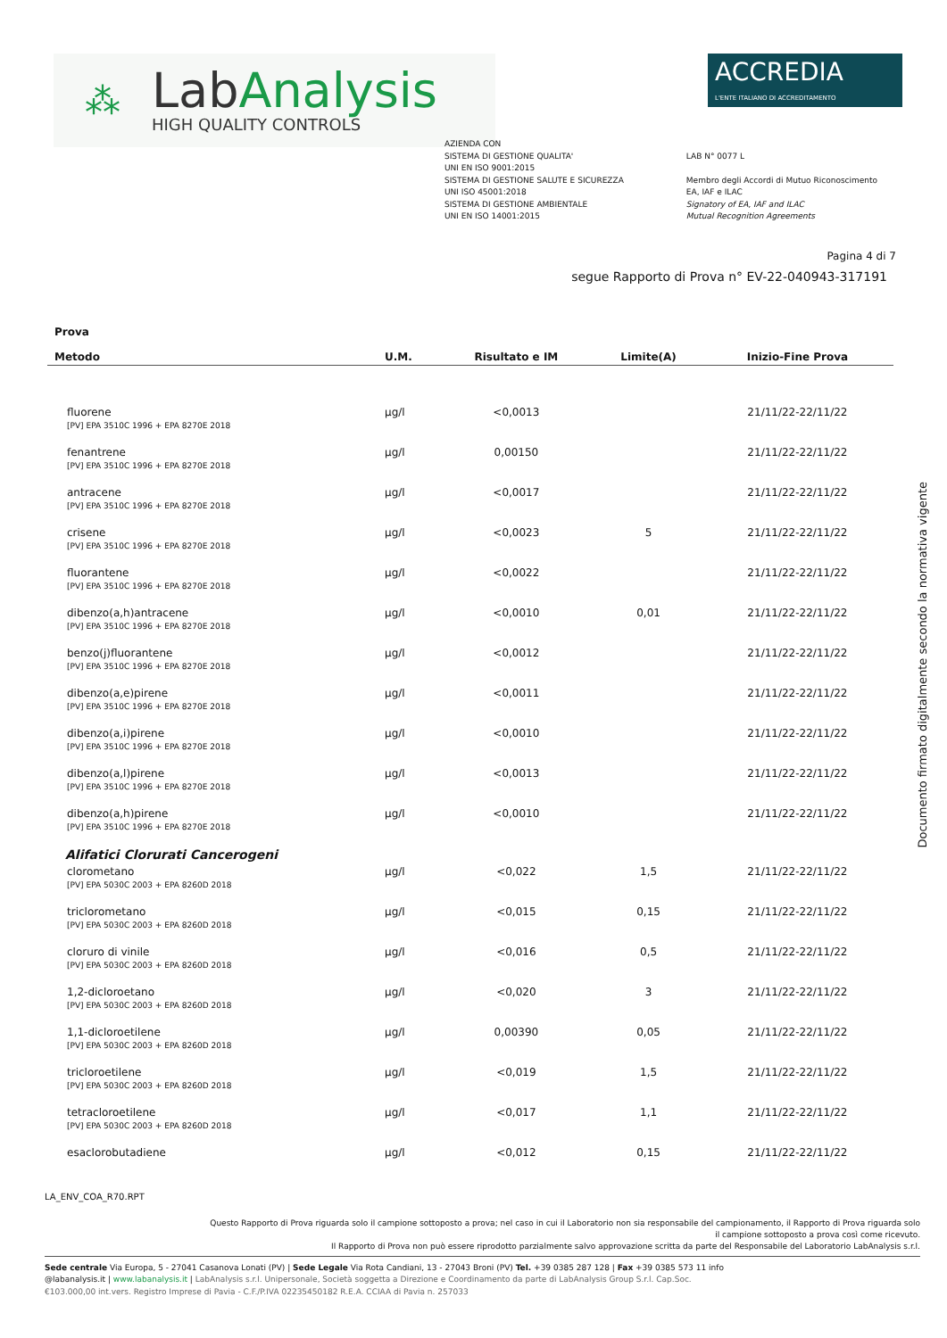⁂
LabAnalysis
HIGH QUALITY CONTROLS
ACCREDIA
L'ENTE ITALIANO DI ACCREDITAMENTO
AZIENDA CON
SISTEMA DI GESTIONE QUALITA'
UNI EN ISO 9001:2015
SISTEMA DI GESTIONE SALUTE E SICUREZZA
UNI ISO 45001:2018
SISTEMA DI GESTIONE AMBIENTALE
UNI EN ISO 14001:2015
LAB N° 0077 L
Membro degli Accordi di Mutuo Riconoscimento
EA, IAF e ILAC
Signatory of EA, IAF and ILAC
Mutual Recognition Agreements
Pagina 4 di 7
segue Rapporto di Prova n° EV-22-040943-317191
| Prova Metodo | U.M. | Risultato e IM | Limite(A) | Inizio-Fine Prova |
| --- | --- | --- | --- | --- |
| fluorene [PV] EPA 3510C 1996 + EPA 8270E 2018 | µg/l | <0,0013 | | 21/11/22-22/11/22 |
| fenantrene [PV] EPA 3510C 1996 + EPA 8270E 2018 | µg/l | 0,00150 | | 21/11/22-22/11/22 |
| antracene [PV] EPA 3510C 1996 + EPA 8270E 2018 | µg/l | <0,0017 | | 21/11/22-22/11/22 |
| crisene [PV] EPA 3510C 1996 + EPA 8270E 2018 | µg/l | <0,0023 | 5 | 21/11/22-22/11/22 |
| fluorantene [PV] EPA 3510C 1996 + EPA 8270E 2018 | µg/l | <0,0022 | | 21/11/22-22/11/22 |
| dibenzo(a,h)antracene [PV] EPA 3510C 1996 + EPA 8270E 2018 | µg/l | <0,0010 | 0,01 | 21/11/22-22/11/22 |
| benzo(j)fluorantene [PV] EPA 3510C 1996 + EPA 8270E 2018 | µg/l | <0,0012 | | 21/11/22-22/11/22 |
| dibenzo(a,e)pirene [PV] EPA 3510C 1996 + EPA 8270E 2018 | µg/l | <0,0011 | | 21/11/22-22/11/22 |
| dibenzo(a,i)pirene [PV] EPA 3510C 1996 + EPA 8270E 2018 | µg/l | <0,0010 | | 21/11/22-22/11/22 |
| dibenzo(a,l)pirene [PV] EPA 3510C 1996 + EPA 8270E 2018 | µg/l | <0,0013 | | 21/11/22-22/11/22 |
| dibenzo(a,h)pirene [PV] EPA 3510C 1996 + EPA 8270E 2018 | µg/l | <0,0010 | | 21/11/22-22/11/22 |
| Alifatici Clorurati Cancerogeni | | | | |
| clorometano [PV] EPA 5030C 2003 + EPA 8260D 2018 | µg/l | <0,022 | 1,5 | 21/11/22-22/11/22 |
| triclorometano [PV] EPA 5030C 2003 + EPA 8260D 2018 | µg/l | <0,015 | 0,15 | 21/11/22-22/11/22 |
| cloruro di vinile [PV] EPA 5030C 2003 + EPA 8260D 2018 | µg/l | <0,016 | 0,5 | 21/11/22-22/11/22 |
| 1,2-dicloroetano [PV] EPA 5030C 2003 + EPA 8260D 2018 | µg/l | <0,020 | 3 | 21/11/22-22/11/22 |
| 1,1-dicloroetilene [PV] EPA 5030C 2003 + EPA 8260D 2018 | µg/l | 0,00390 | 0,05 | 21/11/22-22/11/22 |
| tricloroetilene [PV] EPA 5030C 2003 + EPA 8260D 2018 | µg/l | <0,019 | 1,5 | 21/11/22-22/11/22 |
| tetracloroetilene [PV] EPA 5030C 2003 + EPA 8260D 2018 | µg/l | <0,017 | 1,1 | 21/11/22-22/11/22 |
| esaclorobutadiene | µg/l | <0,012 | 0,15 | 21/11/22-22/11/22 |
Documento firmato digitalmente secondo la normativa vigente
LA_ENV_COA_R70.RPT
Questo Rapporto di Prova riguarda solo il campione sottoposto a prova; nel caso in cui il Laboratorio non sia responsabile del campionamento, il Rapporto di Prova riguarda solo
il campione sottoposto a prova così come ricevuto.
Il Rapporto di Prova non può essere riprodotto parzialmente salvo approvazione scritta da parte del Responsabile del Laboratorio LabAnalysis s.r.l.
Sede centrale Via Europa, 5 - 27041 Casanova Lonati (PV) | Sede Legale Via Rota Candiani, 13 - 27043 Broni (PV) Tel. +39 0385 287 128 | Fax +39 0385 573 11 info
@labanalysis.it | www.labanalysis.it | LabAnalysis s.r.l. Unipersonale, Società soggetta a Direzione e Coordinamento da parte di LabAnalysis Group S.r.l. Cap.Soc.
€103.000,00 int.vers. Registro Imprese di Pavia - C.F./P.IVA 02235450182 R.E.A. CCIAA di Pavia n. 257033